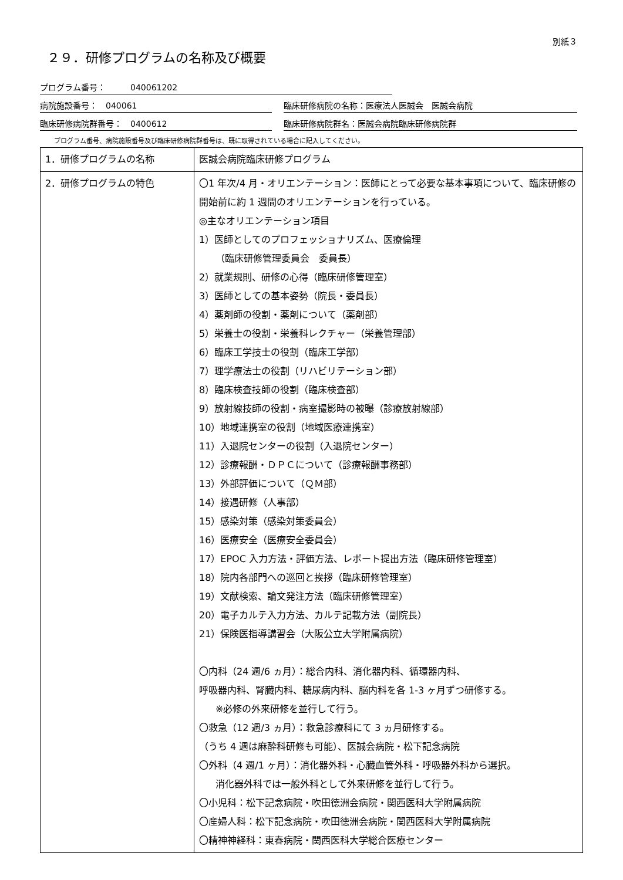別紙３
２９．研修プログラムの名称及び概要
プログラム番号：　　　040061202
病院施設番号：　040061 臨床研修病院の名称：医療法人医誠会　医誠会病院
臨床研修病院群番号：　0400612 臨床研修病院群名：医誠会病院臨床研修病院群
プログラム番号、病院施設番号及び臨床研修病院群番号は、既に取得されている場合に記入してください。
| 1．研修プログラムの名称 | 医誠会病院臨床研修プログラム |
| 2．研修プログラムの特色 | 〇1 年次/4 月・オリエンテーション：医師にとって必要な基本事項について、臨床研修の開始前に約 1 週間のオリエンテーションを行っている。 ◎主なオリエンテーション項目 1）医師としてのプロフェッショナリズム、医療倫理 （臨床研修管理委員会 委員長） 2）就業規則、研修の心得（臨床研修管理室） 3）医師としての基本姿勢（院長・委員長） 4）薬剤師の役割・薬剤について（薬剤部） 5）栄養士の役割・栄養科レクチャー（栄養管理部） 6）臨床工学技士の役割（臨床工学部） 7）理学療法士の役割（リハビリテーション部） 8）臨床検査技師の役割（臨床検査部） 9）放射線技師の役割・病室撮影時の被曝（診療放射線部） 10）地域連携室の役割（地域医療連携室） 11）入退院センターの役割（入退院センター） 12）診療報酬・ＤＰＣについて（診療報酬事務部） 13）外部評価について（ＱＭ部） 14）接遇研修（人事部） 15）感染対策（感染対策委員会） 16）医療安全（医療安全委員会） 17）EPOC 入力方法・評価方法、レポート提出方法（臨床研修管理室） 18）院内各部門への巡回と挨拶（臨床研修管理室） 19）文献検索、論文発注方法（臨床研修管理室） 20）電子カルテ入力方法、カルテ記載方法（副院長） 21）保険医指導講習会（大阪公立大学附属病院） 〇内科（24 週/6 ヵ月）：総合内科、消化器内科、循環器内科、 呼吸器内科、腎臓内科、糖尿病内科、脳内科を各 1-3 ヶ月ずつ研修する。 ※必修の外来研修を並行して行う。 〇救急（12 週/3 ヵ月）：救急診療科にて 3 ヵ月研修する。 （うち 4 週は麻酔科研修も可能）、医誠会病院・松下記念病院 〇外科（4 週/1 ヶ月）：消化器外科・心臓血管外科・呼吸器外科から選択。 消化器外科では一般外科として外来研修を並行して行う。 〇小児科：松下記念病院・吹田徳洲会病院・関西医科大学附属病院 〇産婦人科：松下記念病院・吹田徳洲会病院・関西医科大学附属病院 〇精神神経科：東春病院・関西医科大学総合医療センター |